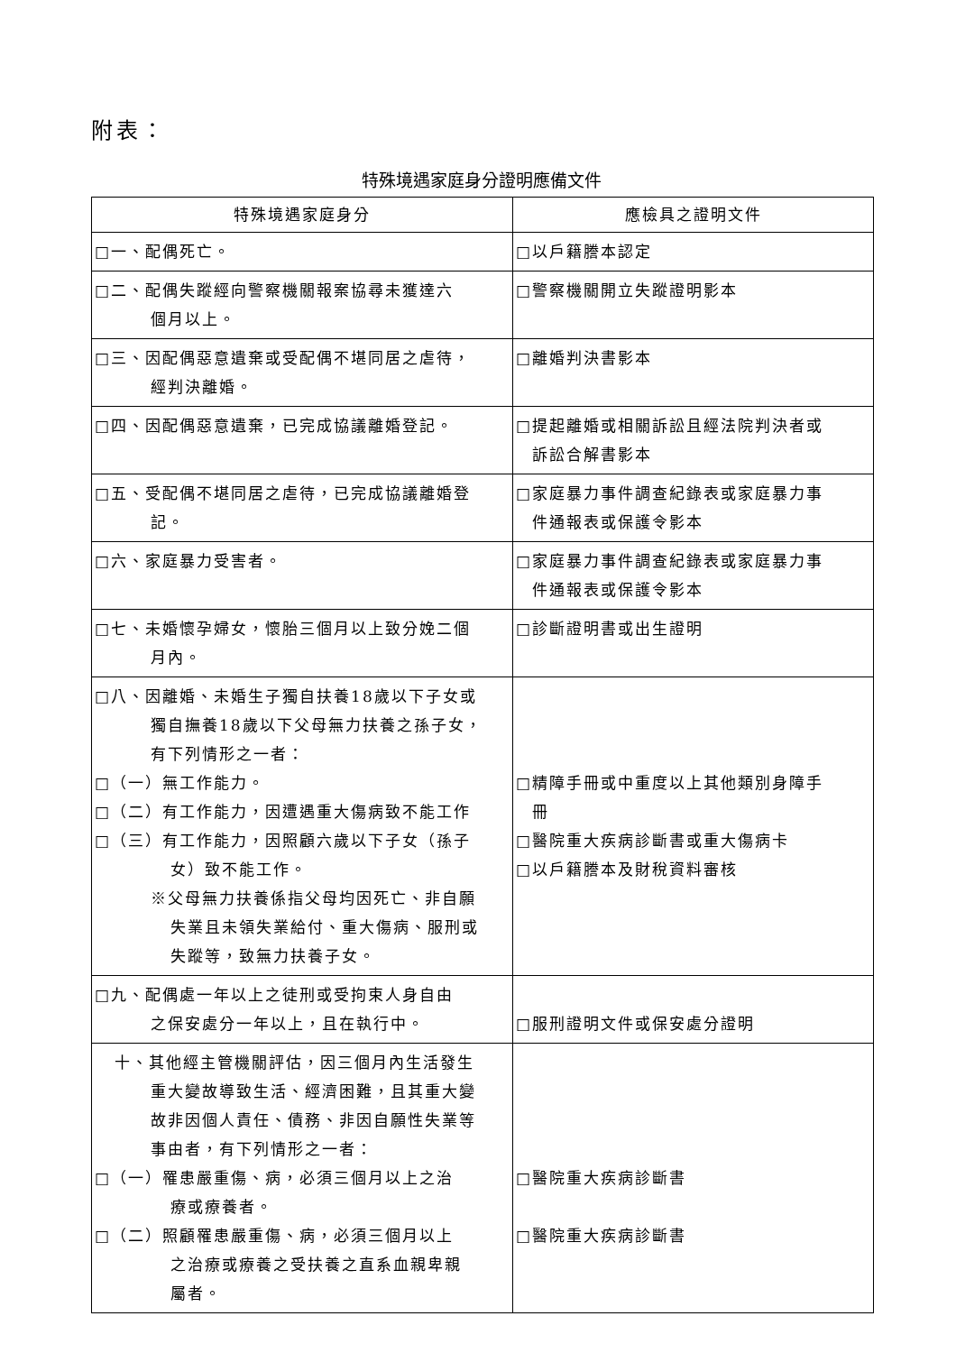附表：
特殊境遇家庭身分證明應備文件
| 特殊境遇家庭身分 | 應檢具之證明文件 |
| --- | --- |
| □一、配偶死亡。 | □以戶籍謄本認定 |
| □二、配偶失蹤經向警察機關報案協尋未獲達六 個月以上。 | □警察機關開立失蹤證明影本 |
| □三、因配偶惡意遺棄或受配偶不堪同居之虐待， 經判決離婚。 | □離婚判決書影本 |
| □四、因配偶惡意遺棄，已完成協議離婚登記。 | □提起離婚或相關訴訟且經法院判決者或 訴訟合解書影本 |
| □五、受配偶不堪同居之虐待，已完成協議離婚登 記。 | □家庭暴力事件調查紀錄表或家庭暴力事 件通報表或保護令影本 |
| □六、家庭暴力受害者。 | □家庭暴力事件調查紀錄表或家庭暴力事 件通報表或保護令影本 |
| □七、未婚懷孕婦女，懷胎三個月以上致分娩二個 月內。 | □診斷證明書或出生證明 |
| □八、因離婚、未婚生子獨自扶養18歲以下子女或 獨自撫養18歲以下父母無力扶養之孫子女， 有下列情形之一者： □（一）無工作能力。 □（二）有工作能力，因遭遇重大傷病致不能工作 □（三）有工作能力，因照顧六歲以下子女（孫子 女）致不能工作。 ※父母無力扶養係指父母均因死亡、非自願 失業且未領失業給付、重大傷病、服刑或 失蹤等，致無力扶養子女。 | □精障手冊或中重度以上其他類別身障手 冊 □醫院重大疾病診斷書或重大傷病卡 □以戶籍謄本及財稅資料審核 |
| □九、配偶處一年以上之徒刑或受拘束人身自由 之保安處分一年以上，且在執行中。 | □服刑證明文件或保安處分證明 |
| 十、其他經主管機關評估，因三個月內生活發生 重大變故導致生活、經濟困難，且其重大變 故非因個人責任、債務、非因自願性失業等 事由者，有下列情形之一者： □（一）罹患嚴重傷、病，必須三個月以上之治 療或療養者。 □（二）照顧罹患嚴重傷、病，必須三個月以上 之治療或療養之受扶養之直系血親卑親 屬者。 | □醫院重大疾病診斷書 □醫院重大疾病診斷書 |